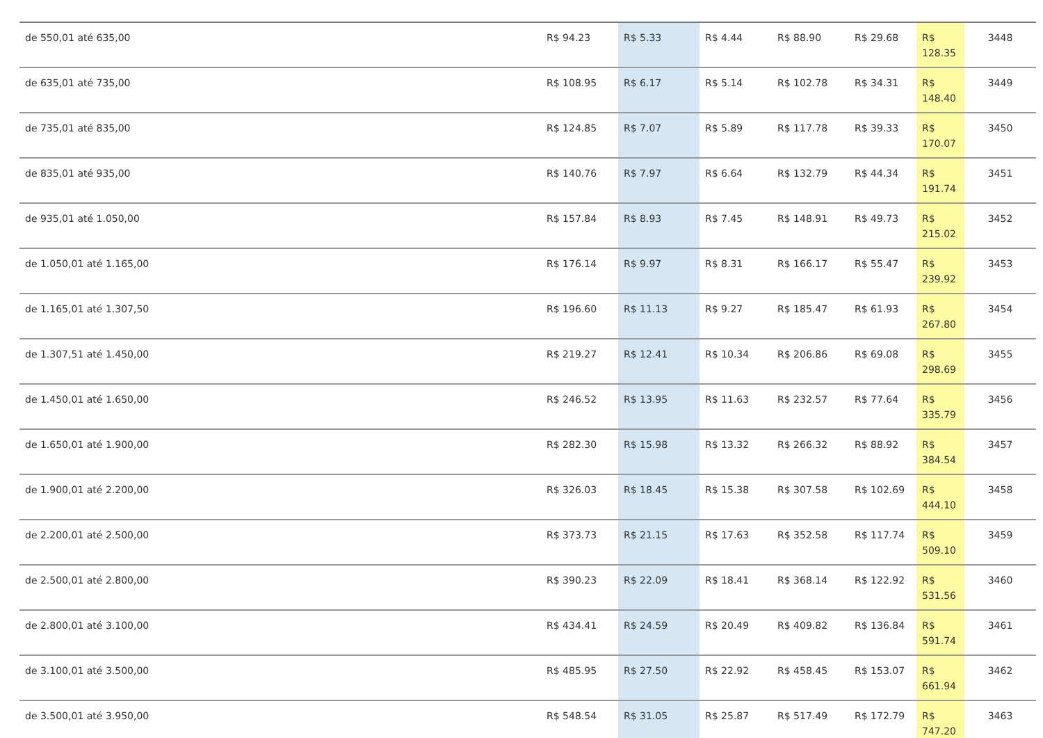| de 550,01 até 635,00 | R$ 94.23 | R$ 5.33 | R$ 4.44 | R$ 88.90 | R$ 29.68 | R$ 128.35 | 3448 |
| de 635,01 até 735,00 | R$ 108.95 | R$ 6.17 | R$ 5.14 | R$ 102.78 | R$ 34.31 | R$ 148.40 | 3449 |
| de 735,01 até 835,00 | R$ 124.85 | R$ 7.07 | R$ 5.89 | R$ 117.78 | R$ 39.33 | R$ 170.07 | 3450 |
| de 835,01 até 935,00 | R$ 140.76 | R$ 7.97 | R$ 6.64 | R$ 132.79 | R$ 44.34 | R$ 191.74 | 3451 |
| de 935,01 até 1.050,00 | R$ 157.84 | R$ 8.93 | R$ 7.45 | R$ 148.91 | R$ 49.73 | R$ 215.02 | 3452 |
| de 1.050,01 até 1.165,00 | R$ 176.14 | R$ 9.97 | R$ 8.31 | R$ 166.17 | R$ 55.47 | R$ 239.92 | 3453 |
| de 1.165,01 até 1.307,50 | R$ 196.60 | R$ 11.13 | R$ 9.27 | R$ 185.47 | R$ 61.93 | R$ 267.80 | 3454 |
| de 1.307,51 até 1.450,00 | R$ 219.27 | R$ 12.41 | R$ 10.34 | R$ 206.86 | R$ 69.08 | R$ 298.69 | 3455 |
| de 1.450,01 até 1.650,00 | R$ 246.52 | R$ 13.95 | R$ 11.63 | R$ 232.57 | R$ 77.64 | R$ 335.79 | 3456 |
| de 1.650,01 até 1.900,00 | R$ 282.30 | R$ 15.98 | R$ 13.32 | R$ 266.32 | R$ 88.92 | R$ 384.54 | 3457 |
| de 1.900,01 até 2.200,00 | R$ 326.03 | R$ 18.45 | R$ 15.38 | R$ 307.58 | R$ 102.69 | R$ 444.10 | 3458 |
| de 2.200,01 até 2.500,00 | R$ 373.73 | R$ 21.15 | R$ 17.63 | R$ 352.58 | R$ 117.74 | R$ 509.10 | 3459 |
| de 2.500,01 até 2.800,00 | R$ 390.23 | R$ 22.09 | R$ 18.41 | R$ 368.14 | R$ 122.92 | R$ 531.56 | 3460 |
| de 2.800,01 até 3.100,00 | R$ 434.41 | R$ 24.59 | R$ 20.49 | R$ 409.82 | R$ 136.84 | R$ 591.74 | 3461 |
| de 3.100,01 até 3.500,00 | R$ 485.95 | R$ 27.50 | R$ 22.92 | R$ 458.45 | R$ 153.07 | R$ 661.94 | 3462 |
| de 3.500,01 até 3.950,00 | R$ 548.54 | R$ 31.05 | R$ 25.87 | R$ 517.49 | R$ 172.79 | R$ 747.20 | 3463 |